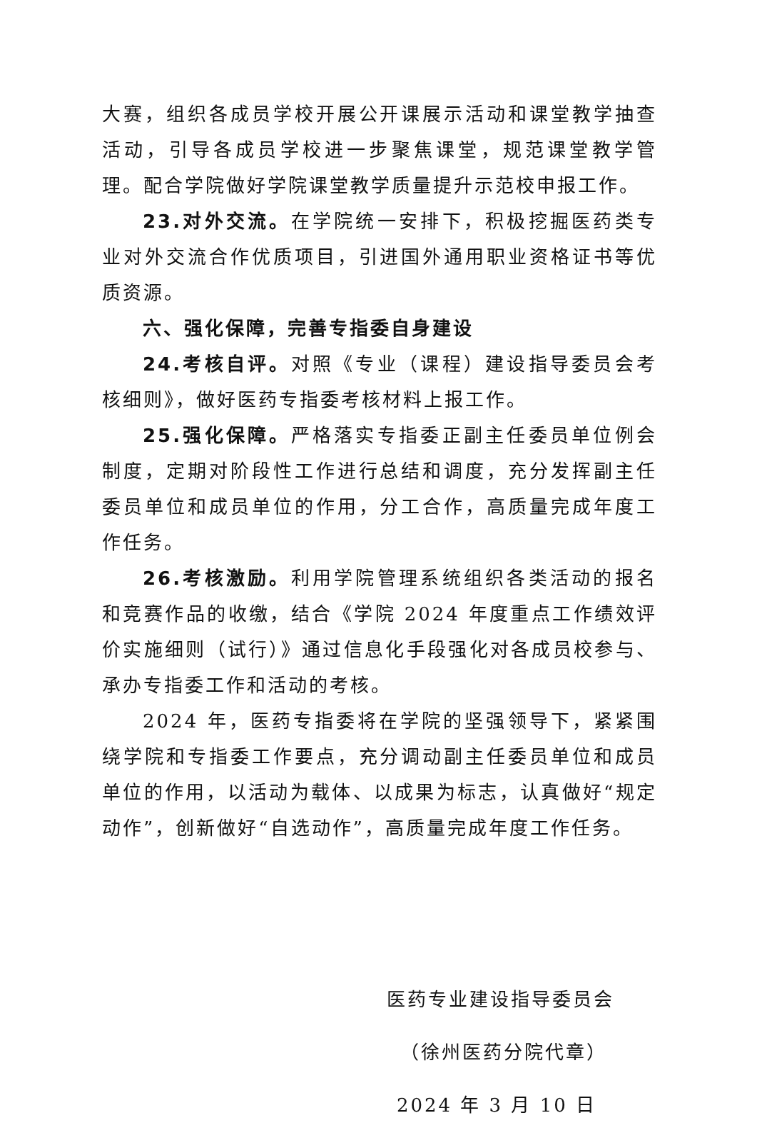大赛，组织各成员学校开展公开课展示活动和课堂教学抽查活动，引导各成员学校进一步聚焦课堂，规范课堂教学管理。配合学院做好学院课堂教学质量提升示范校申报工作。
23.对外交流。在学院统一安排下，积极挖掘医药类专业对外交流合作优质项目，引进国外通用职业资格证书等优质资源。
六、强化保障，完善专指委自身建设
24.考核自评。对照《专业（课程）建设指导委员会考核细则》，做好医药专指委考核材料上报工作。
25.强化保障。严格落实专指委正副主任委员单位例会制度，定期对阶段性工作进行总结和调度，充分发挥副主任委员单位和成员单位的作用，分工合作，高质量完成年度工作任务。
26.考核激励。利用学院管理系统组织各类活动的报名和竞赛作品的收缴，结合《学院 2024 年度重点工作绩效评价实施细则（试行）》通过信息化手段强化对各成员校参与、承办专指委工作和活动的考核。
2024 年，医药专指委将在学院的坚强领导下，紧紧围绕学院和专指委工作要点，充分调动副主任委员单位和成员单位的作用，以活动为载体、以成果为标志，认真做好“规定动作”，创新做好“自选动作”，高质量完成年度工作任务。
医药专业建设指导委员会
（徐州医药分院代章）
2024 年 3 月 10 日